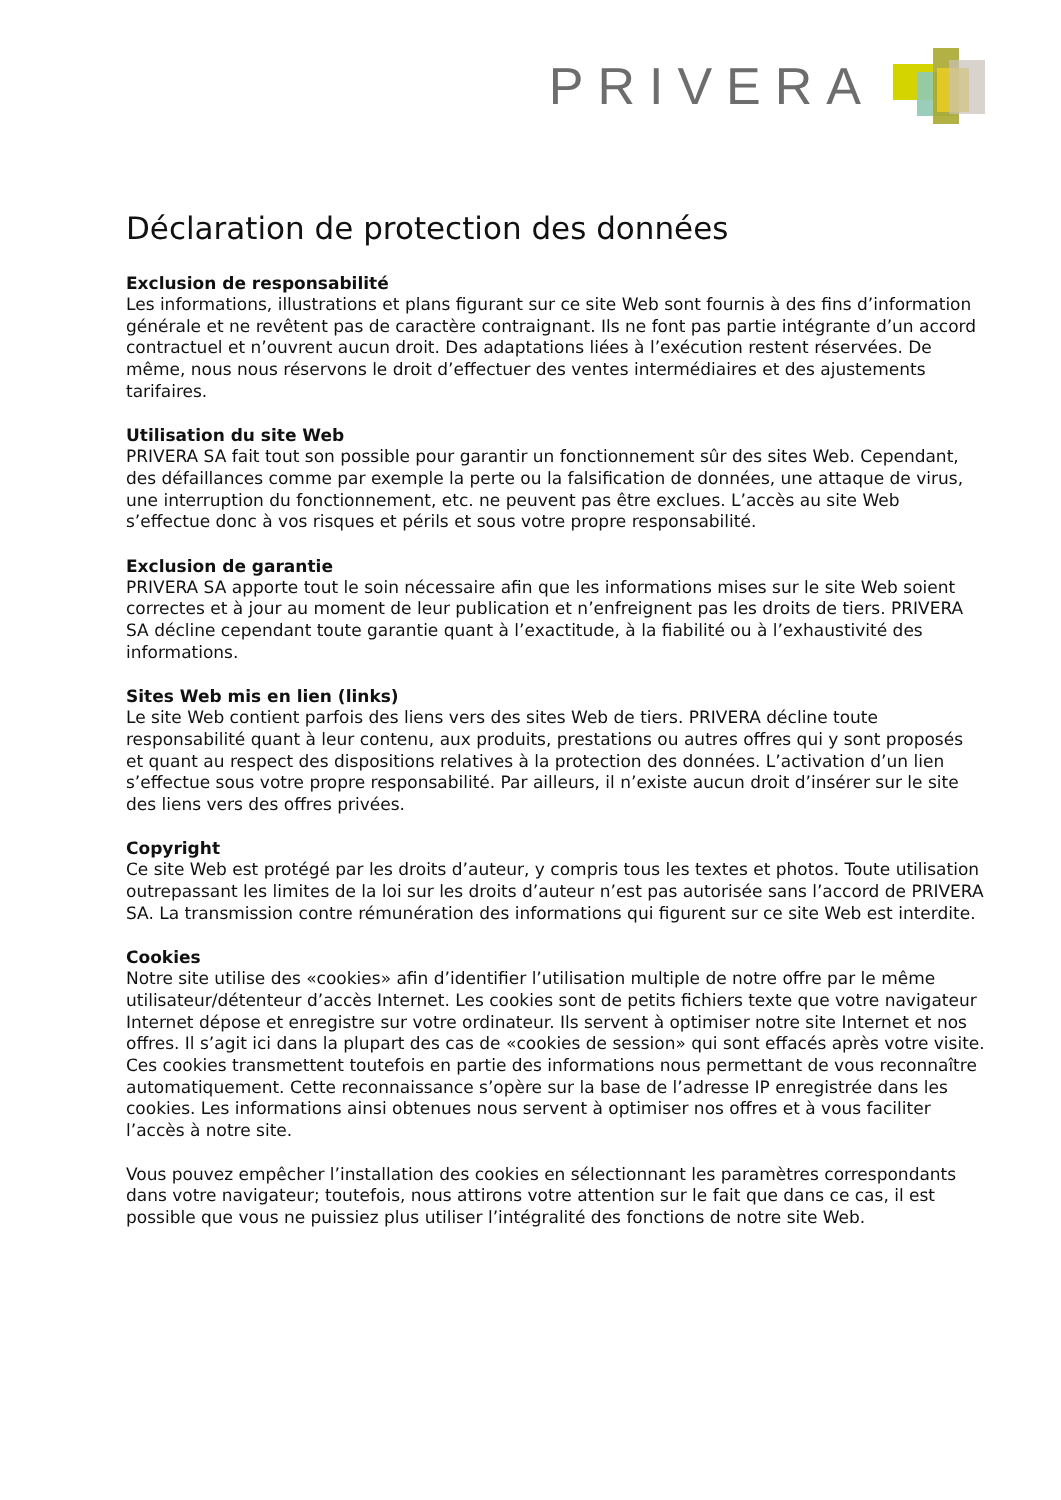PRIVERA
Déclaration de protection des données
Exclusion de responsabilité
Les informations, illustrations et plans figurant sur ce site Web sont fournis à des fins d’information générale et ne revêtent pas de caractère contraignant. Ils ne font pas partie intégrante d’un accord contractuel et n’ouvrent aucun droit. Des adaptations liées à l’exécution restent réservées. De même, nous nous réservons le droit d’effectuer des ventes intermédiaires et des ajustements tarifaires.
Utilisation du site Web
PRIVERA SA fait tout son possible pour garantir un fonctionnement sûr des sites Web. Cependant, des défaillances comme par exemple la perte ou la falsification de données, une attaque de virus, une interruption du fonctionnement, etc. ne peuvent pas être exclues. L’accès au site Web s’effectue donc à vos risques et périls et sous votre propre responsabilité.
Exclusion de garantie
PRIVERA SA apporte tout le soin nécessaire afin que les informations mises sur le site Web soient correctes et à jour au moment de leur publication et n’enfreignent pas les droits de tiers. PRIVERA SA décline cependant toute garantie quant à l’exactitude, à la fiabilité ou à l’exhaustivité des informations.
Sites Web mis en lien (links)
Le site Web contient parfois des liens vers des sites Web de tiers. PRIVERA décline toute responsabilité quant à leur contenu, aux produits, prestations ou autres offres qui y sont proposés et quant au respect des dispositions relatives à la protection des données. L’activation d’un lien s’effectue sous votre propre responsabilité. Par ailleurs, il n’existe aucun droit d’insérer sur le site des liens vers des offres privées.
Copyright
Ce site Web est protégé par les droits d’auteur, y compris tous les textes et photos. Toute utilisation outrepassant les limites de la loi sur les droits d’auteur n’est pas autorisée sans l’accord de PRIVERA SA. La transmission contre rémunération des informations qui figurent sur ce site Web est interdite.
Cookies
Notre site utilise des «cookies» afin d’identifier l’utilisation multiple de notre offre par le même utilisateur/détenteur d’accès Internet. Les cookies sont de petits fichiers texte que votre navigateur Internet dépose et enregistre sur votre ordinateur. Ils servent à optimiser notre site Internet et nos offres. Il s’agit ici dans la plupart des cas de «cookies de session» qui sont effacés après votre visite. Ces cookies transmettent toutefois en partie des informations nous permettant de vous reconnaître automatiquement. Cette reconnaissance s’opère sur la base de l’adresse IP enregistrée dans les cookies. Les informations ainsi obtenues nous servent à optimiser nos offres et à vous faciliter l’accès à notre site.
Vous pouvez empêcher l’installation des cookies en sélectionnant les paramètres correspondants dans votre navigateur; toutefois, nous attirons votre attention sur le fait que dans ce cas, il est possible que vous ne puissiez plus utiliser l’intégralité des fonctions de notre site Web.